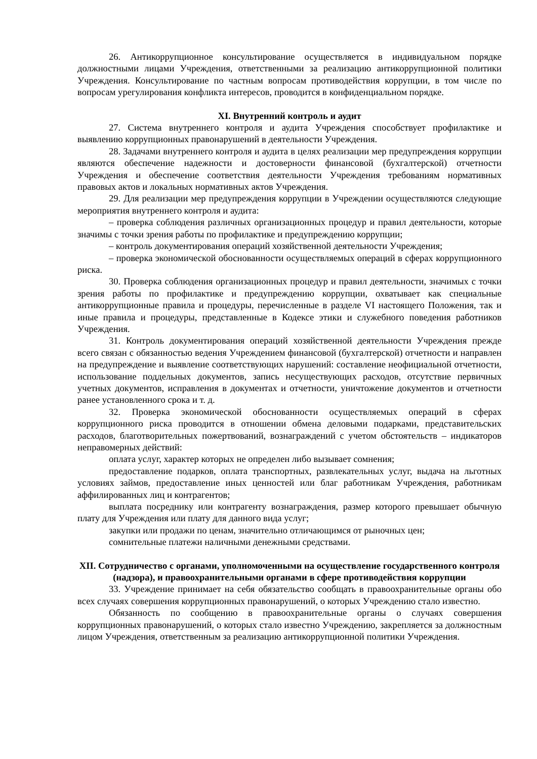26. Антикоррупционное консультирование осуществляется в индивидуальном порядке должностными лицами Учреждения, ответственными за реализацию антикоррупционной политики Учреждения. Консультирование по частным вопросам противодействия коррупции, в том числе по вопросам урегулирования конфликта интересов, проводится в конфиденциальном порядке.
XI. Внутренний контроль и аудит
27. Система внутреннего контроля и аудита Учреждения способствует профилактике и выявлению коррупционных правонарушений в деятельности Учреждения.
28. Задачами внутреннего контроля и аудита в целях реализации мер предупреждения коррупции являются обеспечение надежности и достоверности финансовой (бухгалтерской) отчетности Учреждения и обеспечение соответствия деятельности Учреждения требованиям нормативных правовых актов и локальных нормативных актов Учреждения.
29. Для реализации мер предупреждения коррупции в Учреждении осуществляются следующие мероприятия внутреннего контроля и аудита:
– проверка соблюдения различных организационных процедур и правил деятельности, которые значимы с точки зрения работы по профилактике и предупреждению коррупции;
– контроль документирования операций хозяйственной деятельности Учреждения;
– проверка экономической обоснованности осуществляемых операций в сферах коррупционного риска.
30. Проверка соблюдения организационных процедур и правил деятельности, значимых с точки зрения работы по профилактике и предупреждению коррупции, охватывает как специальные антикоррупционные правила и процедуры, перечисленные в разделе VI настоящего Положения, так и иные правила и процедуры, представленные в Кодексе этики и служебного поведения работников Учреждения.
31. Контроль документирования операций хозяйственной деятельности Учреждения прежде всего связан с обязанностью ведения Учреждением финансовой (бухгалтерской) отчетности и направлен на предупреждение и выявление соответствующих нарушений: составление неофициальной отчетности, использование поддельных документов, запись несуществующих расходов, отсутствие первичных учетных документов, исправления в документах и отчетности, уничтожение документов и отчетности ранее установленного срока и т. д.
32. Проверка экономической обоснованности осуществляемых операций в сферах коррупционного риска проводится в отношении обмена деловыми подарками, представительских расходов, благотворительных пожертвований, вознаграждений с учетом обстоятельств – индикаторов неправомерных действий:
оплата услуг, характер которых не определен либо вызывает сомнения;
предоставление подарков, оплата транспортных, развлекательных услуг, выдача на льготных условиях займов, предоставление иных ценностей или благ работникам Учреждения, работникам аффилированных лиц и контрагентов;
выплата посреднику или контрагенту вознаграждения, размер которого превышает обычную плату для Учреждения или плату для данного вида услуг;
закупки или продажи по ценам, значительно отличающимся от рыночных цен;
сомнительные платежи наличными денежными средствами.
XII. Сотрудничество с органами, уполномоченными на осуществление государственного контроля (надзора), и правоохранительными органами в сфере противодействия коррупции
33. Учреждение принимает на себя обязательство сообщать в правоохранительные органы обо всех случаях совершения коррупционных правонарушений, о которых Учреждению стало известно.
Обязанность по сообщению в правоохранительные органы о случаях совершения коррупционных правонарушений, о которых стало известно Учреждению, закрепляется за должностным лицом Учреждения, ответственным за реализацию антикоррупционной политики Учреждения.